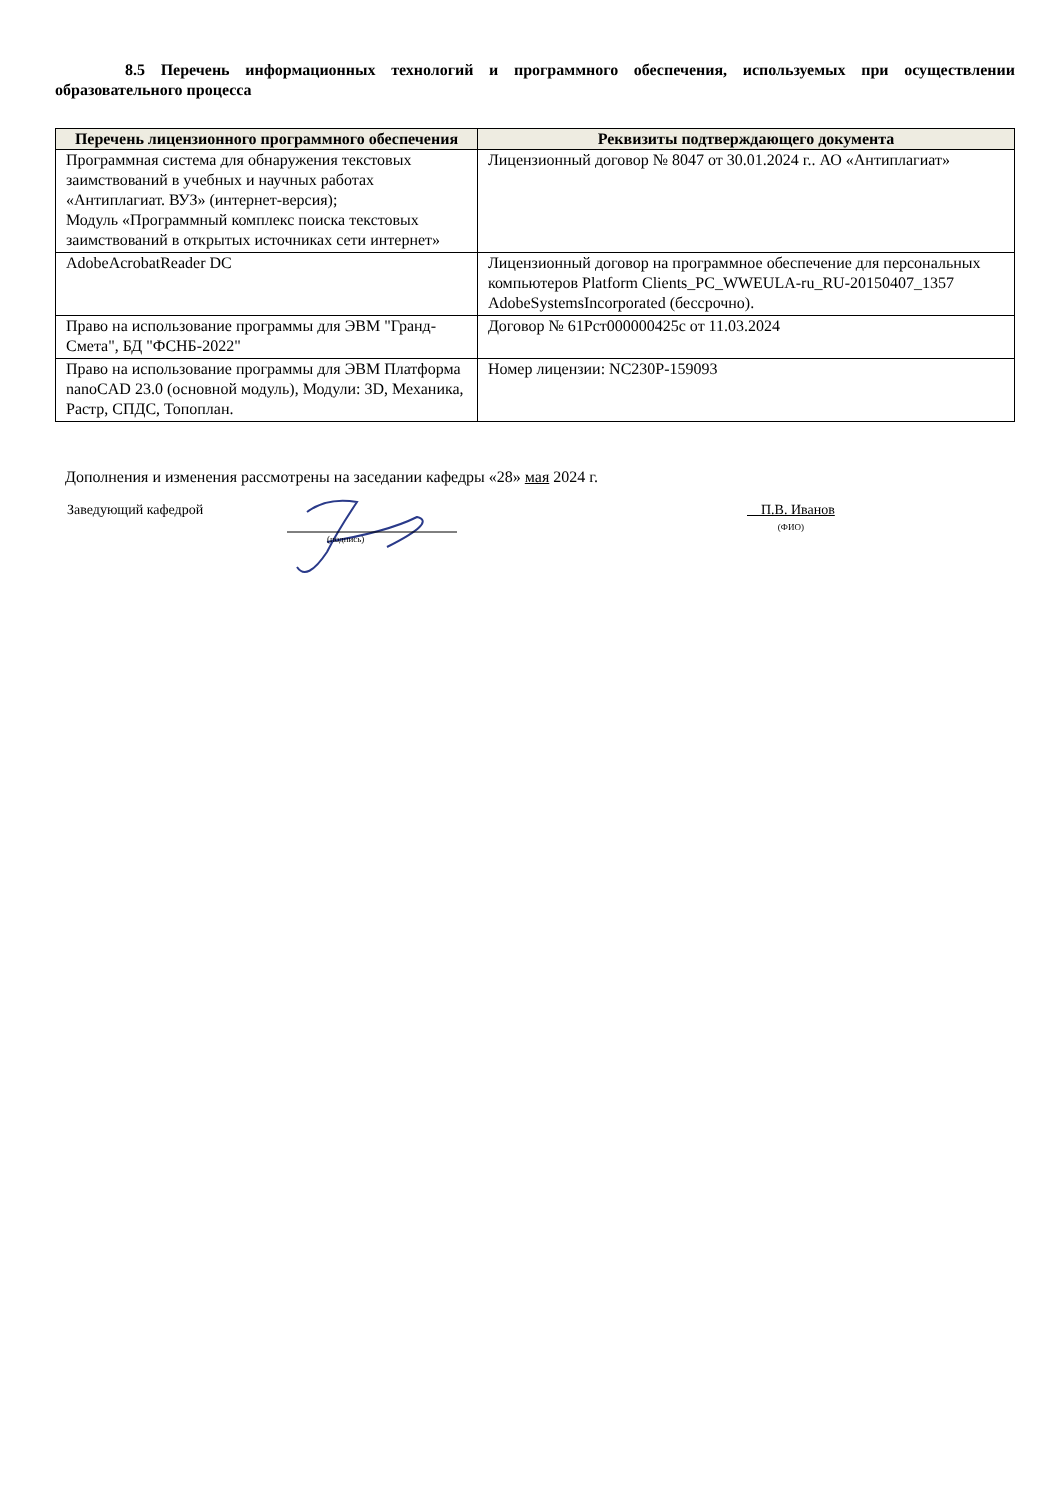8.5 Перечень информационных технологий и программного обеспечения, используемых при осуществлении образовательного процесса
| Перечень лицензионного программного обеспечения | Реквизиты подтверждающего документа |
| --- | --- |
| Программная система для обнаружения текстовых заимствований в учебных и научных работах «Антиплагиат. ВУЗ» (интернет-версия); Модуль «Программный комплекс поиска текстовых заимствований в открытых источниках сети интернет» | Лицензионный договор № 8047 от 30.01.2024 г.. АО «Антиплагиат» |
| AdobeAcrobatReader DC | Лицензионный договор на программное обеспечение для персональных компьютеров Platform Clients_PC_WWEULA-ru_RU-20150407_1357 AdobeSystemsIncorporated (бессрочно). |
| Право на использование программы для ЭВМ "Гранд-Смета", БД "ФСНБ-2022" | Договор № 61Рст000000425с от 11.03.2024 |
| Право на использование программы для ЭВМ Платформа nanoCAD 23.0 (основной модуль), Модули: 3D, Механика, Растр, СПДС, Топоплан. | Номер лицензии: NC230P-159093 |
Дополнения и изменения рассмотрены на заседании кафедры «28» мая 2024 г.
Заведующий кафедрой
(подпись)
П.В. Иванов
(ФИО)